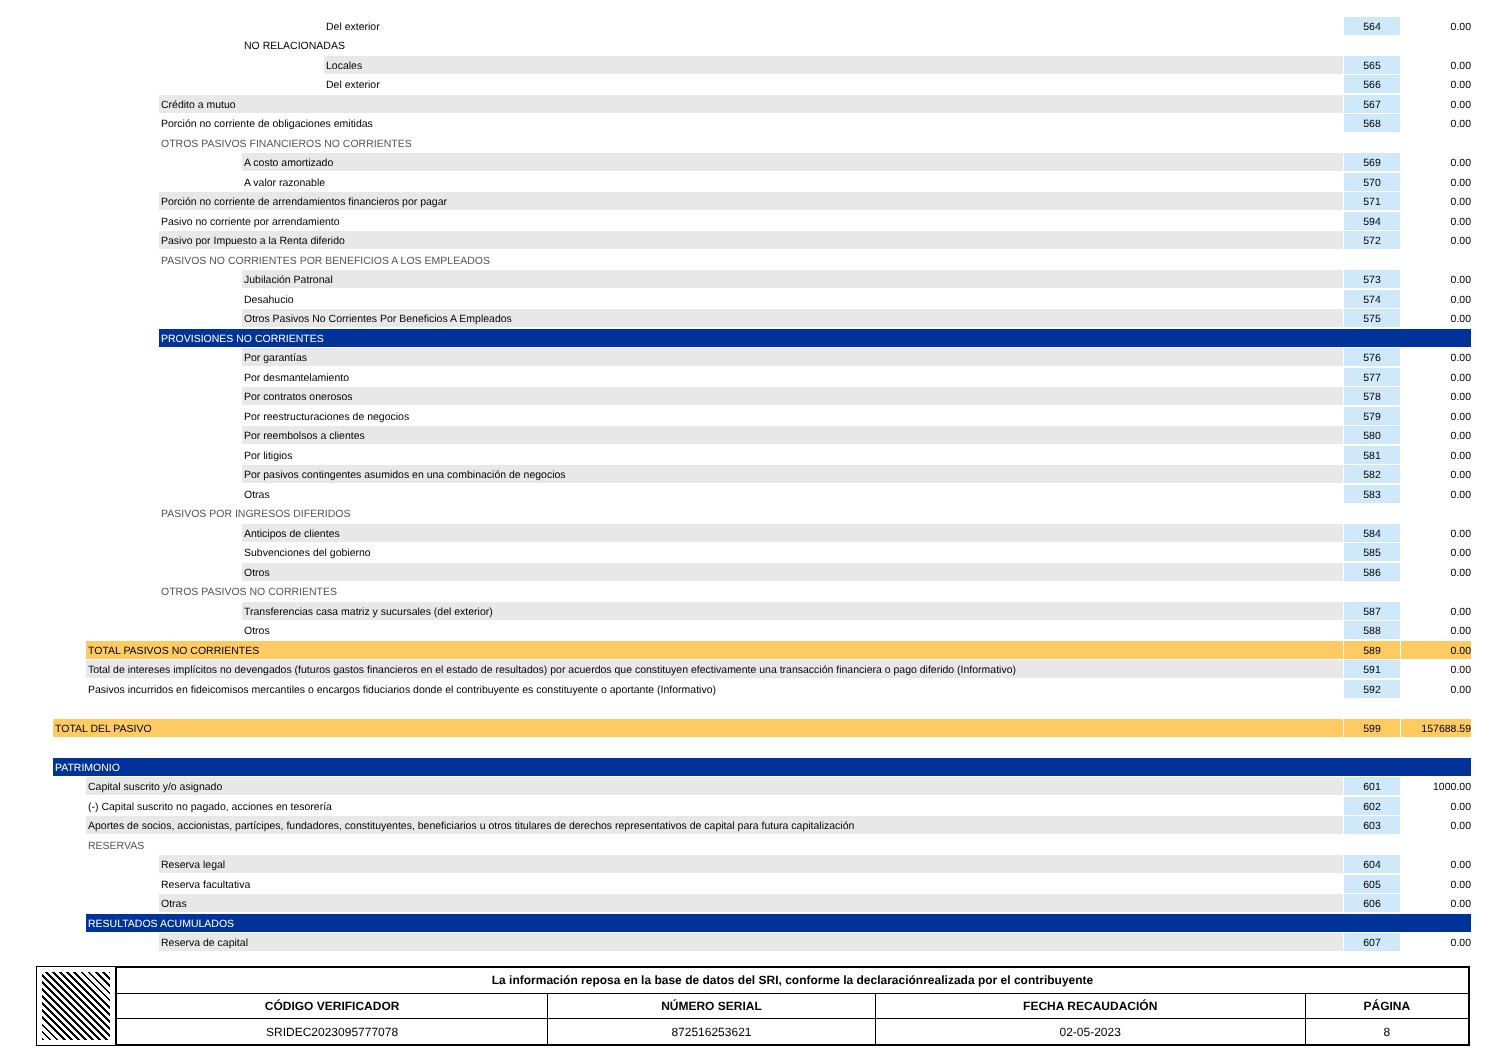Del exterior 564 0.00
NO RELACIONADAS
Locales 565 0.00
Del exterior 566 0.00
Crédito a mutuo 567 0.00
Porción no corriente de obligaciones emitidas 568 0.00
OTROS PASIVOS FINANCIEROS NO CORRIENTES
A costo amortizado 569 0.00
A valor razonable 570 0.00
Porción no corriente de arrendamientos financieros por pagar 571 0.00
Pasivo no corriente por arrendamiento 594 0.00
Pasivo por Impuesto a la Renta diferido 572 0.00
PASIVOS NO CORRIENTES POR BENEFICIOS A LOS EMPLEADOS
Jubilación Patronal 573 0.00
Desahucio 574 0.00
Otros Pasivos No Corrientes Por Beneficios A Empleados 575 0.00
PROVISIONES NO CORRIENTES
Por garantías 576 0.00
Por desmantelamiento 577 0.00
Por contratos onerosos 578 0.00
Por reestructuraciones de negocios 579 0.00
Por reembolsos a clientes 580 0.00
Por litigios 581 0.00
Por pasivos contingentes asumidos en una combinación de negocios 582 0.00
Otras 583 0.00
PASIVOS POR INGRESOS DIFERIDOS
Anticipos de clientes 584 0.00
Subvenciones del gobierno 585 0.00
Otros 586 0.00
OTROS PASIVOS NO CORRIENTES
Transferencias casa matriz y sucursales (del exterior) 587 0.00
Otros 588 0.00
TOTAL PASIVOS NO CORRIENTES 589 0.00
Total de intereses implícitos no devengados (futuros gastos financieros en el estado de resultados) por acuerdos que constituyen efectivamente una transacción financiera o pago diferido (Informativo) 591 0.00
Pasivos incurridos en fideicomisos mercantiles o encargos fiduciarios donde el contribuyente es constituyente o aportante (Informativo) 592 0.00
TOTAL DEL PASIVO 599 157688.59
PATRIMONIO
Capital suscrito y/o asignado 601 1000.00
(-) Capital suscrito no pagado, acciones en tesorería 602 0.00
Aportes de socios, accionistas, partícipes, fundadores, constituyentes, beneficiarios u otros titulares de derechos representativos de capital para futura capitalización 603 0.00
RESERVAS
Reserva legal 604 0.00
Reserva facultativa 605 0.00
Otras 606 0.00
RESULTADOS ACUMULADOS
Reserva de capital 607 0.00
| La información reposa en la base de datos del SRI, conforme la declaraciónrealizada por el contribuyente | | | |
| --- | --- | --- | --- |
| CÓDIGO VERIFICADOR | NÚMERO SERIAL | FECHA RECAUDACIÓN | PÁGINA |
| SRIDEC2023095777078 | 872516253621 | 02-05-2023 | 8 |